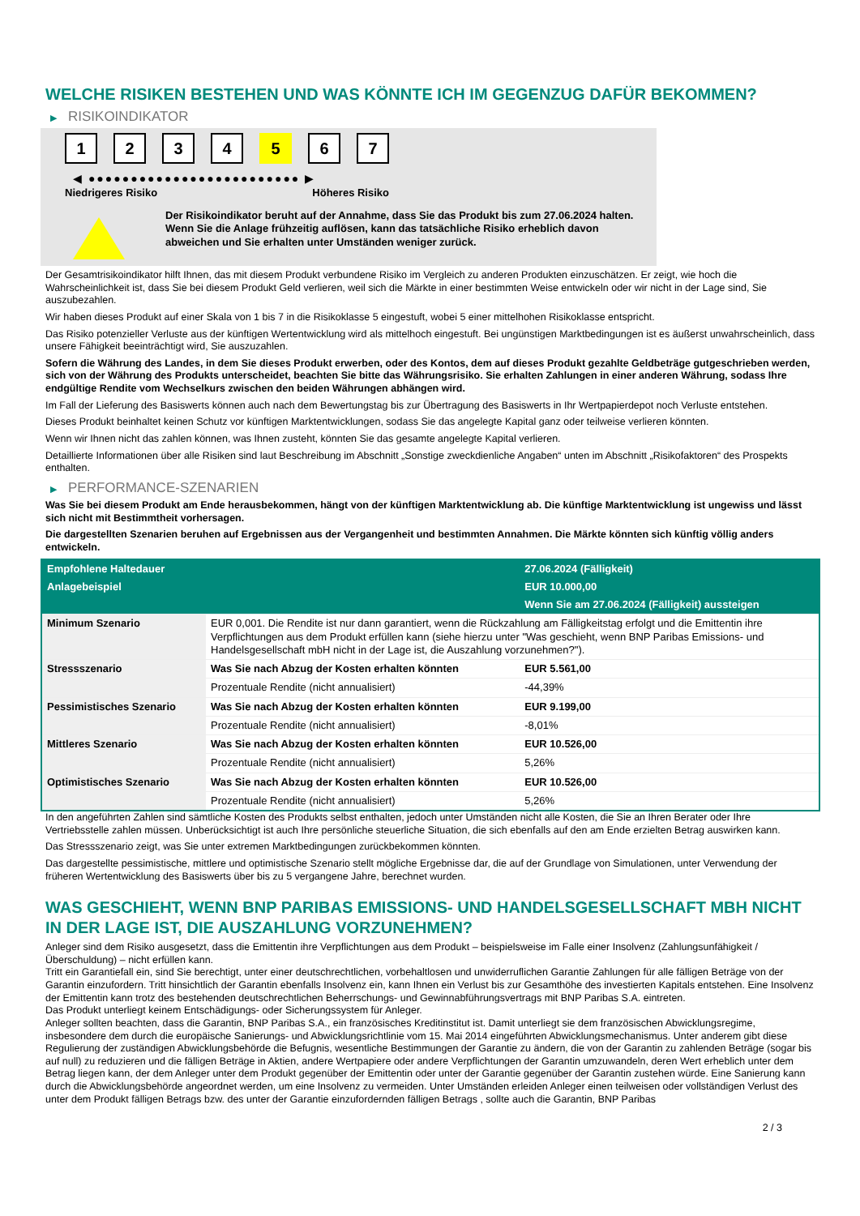WELCHE RISIKEN BESTEHEN UND WAS KÖNNTE ICH IM GEGENZUG DAFÜR BEKOMMEN?
▶ RISIKOINDIKATOR
1 2 3 4 5 6 7
◀ ●●●●●●●●●●●●●●●●●●●●●●●●● ▶
Niedrigeres Risiko Höheres Risiko
Der Risikoindikator beruht auf der Annahme, dass Sie das Produkt bis zum 27.06.2024 halten.
Wenn Sie die Anlage frühzeitig auflösen, kann das tatsächliche Risiko erheblich davon abweichen und Sie erhalten unter Umständen weniger zurück.
Der Gesamtrisikoindikator hilft Ihnen, das mit diesem Produkt verbundene Risiko im Vergleich zu anderen Produkten einzuschätzen. Er zeigt, wie hoch die Wahrscheinlichkeit ist, dass Sie bei diesem Produkt Geld verlieren, weil sich die Märkte in einer bestimmten Weise entwickeln oder wir nicht in der Lage sind, Sie auszubezahlen.
Wir haben dieses Produkt auf einer Skala von 1 bis 7 in die Risikoklasse 5 eingestuft, wobei 5 einer mittelhohen Risikoklasse entspricht.
Das Risiko potenzieller Verluste aus der künftigen Wertentwicklung wird als mittelhoch eingestuft. Bei ungünstigen Marktbedingungen ist es äußerst unwahrscheinlich, dass unsere Fähigkeit beeinträchtigt wird, Sie auszuzahlen.
Sofern die Währung des Landes, in dem Sie dieses Produkt erwerben, oder des Kontos, dem auf dieses Produkt gezahlte Geldbeträge gutgeschrieben werden, sich von der Währung des Produkts unterscheidet, beachten Sie bitte das Währungsrisiko. Sie erhalten Zahlungen in einer anderen Währung, sodass Ihre endgültige Rendite vom Wechselkurs zwischen den beiden Währungen abhängen wird.
Im Fall der Lieferung des Basiswerts können auch nach dem Bewertungstag bis zur Übertragung des Basiswerts in Ihr Wertpapierdepot noch Verluste entstehen.
Dieses Produkt beinhaltet keinen Schutz vor künftigen Marktentwicklungen, sodass Sie das angelegte Kapital ganz oder teilweise verlieren könnten.
Wenn wir Ihnen nicht das zahlen können, was Ihnen zusteht, könnten Sie das gesamte angelegte Kapital verlieren.
Detaillierte Informationen über alle Risiken sind laut Beschreibung im Abschnitt „Sonstige zweckdienliche Angaben“ unten im Abschnitt „Risikofaktoren“ des Prospekts enthalten.
▶ PERFORMANCE-SZENARIEN
Was Sie bei diesem Produkt am Ende herausbekommen, hängt von der künftigen Marktentwicklung ab. Die künftige Marktentwicklung ist ungewiss und lässt sich nicht mit Bestimmtheit vorhersagen.
Die dargestellten Szenarien beruhen auf Ergebnissen aus der Vergangenheit und bestimmten Annahmen. Die Märkte könnten sich künftig völlig anders entwickeln.
| Empfohlene Haltedauer | | 27.06.2024 (Fälligkeit) |
| --- | --- | --- |
| Anlagebeispiel | | EUR 10.000,00 |
| | | Wenn Sie am 27.06.2024 (Fälligkeit) aussteigen |
| Minimum Szenario | EUR 0,001. Die Rendite ist nur dann garantiert, wenn die Rückzahlung am Fälligkeitstag erfolgt und die Emittentin ihre Verpflichtungen aus dem Produkt erfüllen kann (siehe hierzu unter "Was geschieht, wenn BNP Paribas Emissions- und Handelsgesellschaft mbH nicht in der Lage ist, die Auszahlung vorzunehmen?"). | |
| Stressszenario | Was Sie nach Abzug der Kosten erhalten könnten | EUR 5.561,00 |
| | Prozentuale Rendite (nicht annualisiert) | -44,39% |
| Pessimistisches Szenario | Was Sie nach Abzug der Kosten erhalten könnten | EUR 9.199,00 |
| | Prozentuale Rendite (nicht annualisiert) | -8,01% |
| Mittleres Szenario | Was Sie nach Abzug der Kosten erhalten könnten | EUR 10.526,00 |
| | Prozentuale Rendite (nicht annualisiert) | 5,26% |
| Optimistisches Szenario | Was Sie nach Abzug der Kosten erhalten könnten | EUR 10.526,00 |
| | Prozentuale Rendite (nicht annualisiert) | 5,26% |
In den angeführten Zahlen sind sämtliche Kosten des Produkts selbst enthalten, jedoch unter Umständen nicht alle Kosten, die Sie an Ihren Berater oder Ihre Vertriebsstelle zahlen müssen. Unberücksichtigt ist auch Ihre persönliche steuerliche Situation, die sich ebenfalls auf den am Ende erzielten Betrag auswirken kann.
Das Stressszenario zeigt, was Sie unter extremen Marktbedingungen zurückbekommen könnten.
Das dargestellte pessimistische, mittlere und optimistische Szenario stellt mögliche Ergebnisse dar, die auf der Grundlage von Simulationen, unter Verwendung der früheren Wertentwicklung des Basiswerts über bis zu 5 vergangene Jahre, berechnet wurden.
WAS GESCHIEHT, WENN BNP PARIBAS EMISSIONS- UND HANDELSGESELLSCHAFT MBH NICHT IN DER LAGE IST, DIE AUSZAHLUNG VORZUNEHMEN?
Anleger sind dem Risiko ausgesetzt, dass die Emittentin ihre Verpflichtungen aus dem Produkt – beispielsweise im Falle einer Insolvenz (Zahlungsunfähigkeit / Überschuldung) – nicht erfüllen kann.
Tritt ein Garantiefall ein, sind Sie berechtigt, unter einer deutschrechtlichen, vorbehaltlosen und unwiderruflichen Garantie Zahlungen für alle fälligen Beträge von der Garantin einzufordern. Tritt hinsichtlich der Garantin ebenfalls Insolvenz ein, kann Ihnen ein Verlust bis zur Gesamthöhe des investierten Kapitals entstehen. Eine Insolvenz der Emittentin kann trotz des bestehenden deutschrechtlichen Beherrschungs- und Gewinnabführungsvertrags mit BNP Paribas S.A. eintreten.
Das Produkt unterliegt keinem Entschädigungs- oder Sicherungssystem für Anleger.
Anleger sollten beachten, dass die Garantin, BNP Paribas S.A., ein französisches Kreditinstitut ist. Damit unterliegt sie dem französischen Abwicklungsregime, insbesondere dem durch die europäische Sanierungs- und Abwicklungsrichtlinie vom 15. Mai 2014 eingeführten Abwicklungsmechanismus. Unter anderem gibt diese Regulierung der zuständigen Abwicklungsbehörde die Befugnis, wesentliche Bestimmungen der Garantie zu ändern, die von der Garantin zu zahlenden Beträge (sogar bis auf null) zu reduzieren und die fälligen Beträge in Aktien, andere Wertpapiere oder andere Verpflichtungen der Garantin umzuwandeln, deren Wert erheblich unter dem Betrag liegen kann, der dem Anleger unter dem Produkt gegenüber der Emittentin oder unter der Garantie gegenüber der Garantin zustehen würde. Eine Sanierung kann durch die Abwicklungsbehörde angeordnet werden, um eine Insolvenz zu vermeiden. Unter Umständen erleiden Anleger einen teilweisen oder vollständigen Verlust des unter dem Produkt fälligen Betrags bzw. des unter der Garantie einzufordernden fälligen Betrags , sollte auch die Garantin, BNP Paribas
2 / 3